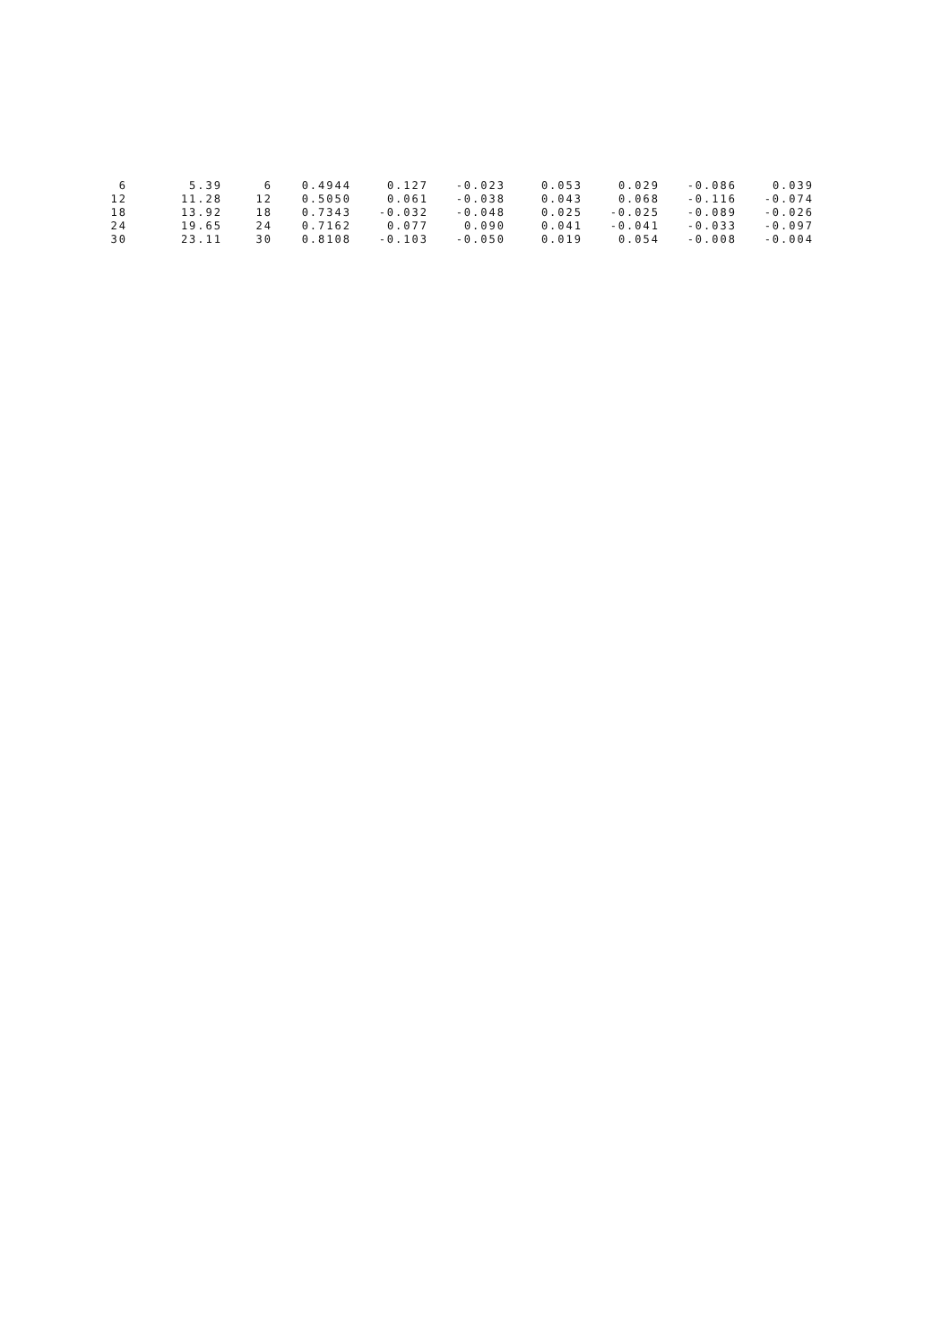| 6 | 5.39 | 6 | 0.4944 | 0.127 | -0.023 | 0.053 | 0.029 | -0.086 | 0.039 |
| 12 | 11.28 | 12 | 0.5050 | 0.061 | -0.038 | 0.043 | 0.068 | -0.116 | -0.074 |
| 18 | 13.92 | 18 | 0.7343 | -0.032 | -0.048 | 0.025 | -0.025 | -0.089 | -0.026 |
| 24 | 19.65 | 24 | 0.7162 | 0.077 | 0.090 | 0.041 | -0.041 | -0.033 | -0.097 |
| 30 | 23.11 | 30 | 0.8108 | -0.103 | -0.050 | 0.019 | 0.054 | -0.008 | -0.004 |